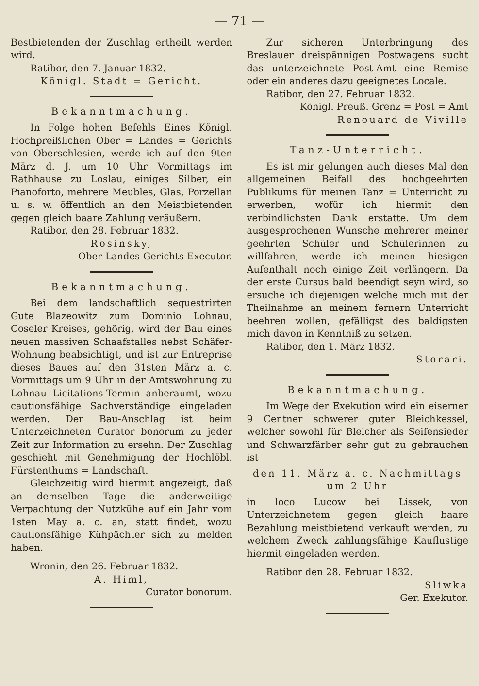— 71 —
Bestbietenden der Zuschlag ertheilt werden wird.
Ratibor, den 7. Januar 1832.
Königl. Stadt = Gericht.
Bekanntmachung.
In Folge hohen Befehls Eines Königl. Hochpreißlichen Ober = Landes = Gerichts von Oberschlesien, werde ich auf den 9ten März d. J. um 10 Uhr Vormittags im Rathhause zu Loslau, einiges Silber, ein Pianoforto, mehrere Meubles, Glas, Porzellan u. s. w. öffentlich an den Meistbietenden gegen gleich baare Zahlung veräußern.
Ratibor, den 28. Februar 1832.
Rosinsky,
Ober-Landes-Gerichts-Executor.
Bekanntmachung.
Bei dem landschaftlich sequestrirten Gute Blazeowitz zum Dominio Lohnau, Coseler Kreises, gehörig, wird der Bau eines neuen massiven Schaafstalles nebst Schäfer-Wohnung beabsichtigt, und ist zur Entreprise dieses Baues auf den 31sten März a. c. Vormittags um 9 Uhr in der Amtswohnung zu Lohnau Licitations-Termin anberaumt, wozu cautionsfähige Sachverständige eingeladen werden. Der Bau-Anschlag ist beim Unterzeichneten Curator bonorum zu jeder Zeit zur Information zu ersehn. Der Zuschlag geschieht mit Genehmigung der Hochlöbl. Fürstenthums = Landschaft.
Gleichzeitig wird hiermit angezeigt, daß an demselben Tage die anderweitige Verpachtung der Nutzkühe auf ein Jahr vom 1sten May a. c. an, statt findet, wozu cautionsfähige Kühpächter sich zu melden haben.
Wronin, den 26. Februar 1832.
A. Himl,
Curator bonorum.
Zur sicheren Unterbringung des Breslauer dreispännigen Postwagens sucht das unterzeichnete Post-Amt eine Remise oder ein anderes dazu geeignetes Locale.
Ratibor, den 27. Februar 1832.
Königl. Preuß. Grenz = Post = Amt
Renouard de Viville
Tanz-Unterricht.
Es ist mir gelungen auch dieses Mal den allgemeinen Beifall des hochgeehrten Publikums für meinen Tanz = Unterricht zu erwerben, wofür ich hiermit den verbindlichsten Dank erstatte. Um dem ausgesprochenen Wunsche mehrerer meiner geehrten Schüler und Schülerinnen zu willfahren, werde ich meinen hiesigen Aufenthalt noch einige Zeit verlängern. Da der erste Cursus bald beendigt seyn wird, so ersuche ich diejenigen welche mich mit der Theilnahme an meinem fernern Unterricht beehren wollen, gefälligst des baldigsten mich davon in Kenntniß zu setzen.
Ratibor, den 1. März 1832.
Storari.
Bekanntmachung.
Im Wege der Exekution wird ein eiserner 9 Centner schwerer guter Bleichkessel, welcher sowohl für Bleicher als Seifensieder und Schwarzfärber sehr gut zu gebrauchen ist
den 11. März a. c. Nachmittags um 2 Uhr
in loco Lucow bei Lissek, von Unterzeichnetem gegen gleich baare Bezahlung meistbietend verkauft werden, zu welchem Zweck zahlungsfähige Kauflustige hiermit eingeladen werden.
Ratibor den 28. Februar 1832.
Sliwka
Ger. Exekutor.